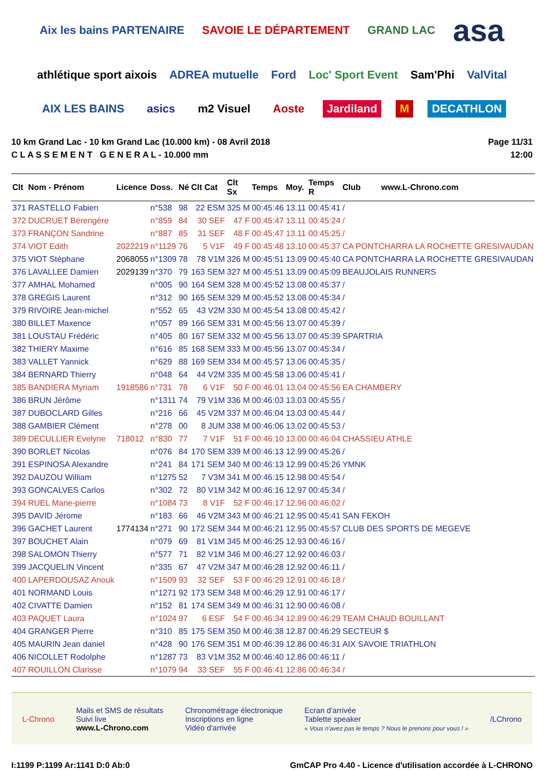Aix les bains PARTENAIRE SAVOIE LE DÉPARTEMENT GRAND LAC asa athlétique sport aixois ADREA mutuelle Ford Loc' Sport Event Sam'Phi ValVital AIX LES BAINS asics m2 Visuel Aoste Jardiland M DECATHLON
10 km Grand Lac - 10 km Grand Lac (10.000 km) - 08 Avril 2018
C L A S S E M E N T G E N E R A L - 10.000 mm
Page 11/31
12:00
| Clt | Nom - Prénom | Licence | Doss. | Né | Clt Cat | Clt Sx | Temps | Moy. | Temps R | Club www.L-Chrono.com |
| --- | --- | --- | --- | --- | --- | --- | --- | --- | --- | --- |
| 371 | RASTELLO Fabien | | n°538 | 98 | 22 ESM | 325 M | 00:45:46 | 13.11 | 00:45:41 | / |
| 372 | DUCRUET Bérengère | | n°859 | 84 | 30 SEF | 47 F | 00:45:47 | 13.11 | 00:45:24 | / |
| 373 | FRANÇON Sandrine | | n°887 | 85 | 31 SEF | 48 F | 00:45:47 | 13.11 | 00:45:25 | / |
| 374 | VIOT Edith | 2022219 | n°1129 | 76 | 5 V1F | 49 F | 00:45:48 | 13.10 | 00:45:37 | CA PONTCHARRA LA ROCHETTE GRESIVAUDAN |
| 375 | VIOT Stéphane | 2068055 | n°1309 | 78 | 78 V1M | 326 M | 00:45:51 | 13.09 | 00:45:40 | CA PONTCHARRA LA ROCHETTE GRESIVAUDAN |
| 376 | LAVALLEE Damien | 2029139 | n°370 | 79 | 163 SEM | 327 M | 00:45:51 | 13.09 | 00:45:09 | BEAUJOLAIS RUNNERS |
| 377 | AMHAL Mohamed | | n°005 | 90 | 164 SEM | 328 M | 00:45:52 | 13.08 | 00:45:37 | / |
| 378 | GREGIS Laurent | | n°312 | 90 | 165 SEM | 329 M | 00:45:52 | 13.08 | 00:45:34 | / |
| 379 | RIVOIRE Jean-michel | | n°552 | 65 | 43 V2M | 330 M | 00:45:54 | 13.08 | 00:45:42 | / |
| 380 | BILLET Maxence | | n°057 | 89 | 166 SEM | 331 M | 00:45:56 | 13.07 | 00:45:39 | / |
| 381 | LOUSTAU Frédéric | | n°405 | 80 | 167 SEM | 332 M | 00:45:56 | 13.07 | 00:45:39 | SPARTRIA |
| 382 | THIERY Maxime | | n°616 | 85 | 168 SEM | 333 M | 00:45:56 | 13.07 | 00:45:34 | / |
| 383 | VALLET Yannick | | n°629 | 88 | 169 SEM | 334 M | 00:45:57 | 13.06 | 00:45:35 | / |
| 384 | BERNARD Thierry | | n°048 | 64 | 44 V2M | 335 M | 00:45:58 | 13.06 | 00:45:41 | / |
| 385 | BANDIERA Myriam | 1918586 | n°731 | 78 | 6 V1F | 50 F | 00:46:01 | 13.04 | 00:45:56 | EA CHAMBERY |
| 386 | BRUN Jérôme | | n°1311 | 74 | 79 V1M | 336 M | 00:46:03 | 13.03 | 00:45:55 | / |
| 387 | DUBOCLARD Gilles | | n°216 | 66 | 45 V2M | 337 M | 00:46:04 | 13.03 | 00:45:44 | / |
| 388 | GAMBIER Clément | | n°278 | 00 | 8 JUM | 338 M | 00:46:06 | 13.02 | 00:45:53 | / |
| 389 | DECULLIER Evelyne | 718012 | n°830 | 77 | 7 V1F | 51 F | 00:46:10 | 13.00 | 00:46:04 | CHASSIEU ATHLE |
| 390 | BORLET Nicolas | | n°076 | 84 | 170 SEM | 339 M | 00:46:13 | 12.99 | 00:45:26 | / |
| 391 | ESPINOSA Alexandre | | n°241 | 84 | 171 SEM | 340 M | 00:46:13 | 12.99 | 00:45:26 | YMNK |
| 392 | DAUZOU William | | n°1275 | 52 | 7 V3M | 341 M | 00:46:15 | 12.98 | 00:45:54 | / |
| 393 | GONCALVES Carlos | | n°302 | 72 | 80 V1M | 342 M | 00:46:16 | 12.97 | 00:45:34 | / |
| 394 | RUEL Marie-pierre | | n°1084 | 73 | 8 V1F | 52 F | 00:46:17 | 12.96 | 00:46:02 | / |
| 395 | DAVID Jérome | | n°183 | 66 | 46 V2M | 343 M | 00:46:21 | 12.95 | 00:45:41 | SAN FEKOH |
| 396 | GACHET Laurent | 1774134 | n°271 | 90 | 172 SEM | 344 M | 00:46:21 | 12.95 | 00:45:57 | CLUB DES SPORTS DE MEGEVE |
| 397 | BOUCHET Alain | | n°079 | 69 | 81 V1M | 345 M | 00:46:25 | 12.93 | 00:46:16 | / |
| 398 | SALOMON Thierry | | n°577 | 71 | 82 V1M | 346 M | 00:46:27 | 12.92 | 00:46:03 | / |
| 399 | JACQUELIN Vincent | | n°335 | 67 | 47 V2M | 347 M | 00:46:28 | 12.92 | 00:46:11 | / |
| 400 | LAPERDOUSAZ Anouk | | n°1509 | 93 | 32 SEF | 53 F | 00:46:29 | 12.91 | 00:46:18 | / |
| 401 | NORMAND Louis | | n°1271 | 92 | 173 SEM | 348 M | 00:46:29 | 12.91 | 00:46:17 | / |
| 402 | CIVATTE Damien | | n°152 | 81 | 174 SEM | 349 M | 00:46:31 | 12.90 | 00:46:08 | / |
| 403 | PAQUET Laura | | n°1024 | 97 | 6 ESF | 54 F | 00:46:34 | 12.89 | 00:46:29 | TEAM CHAUD BOUILLANT |
| 404 | GRANGER Pierre | | n°310 | 85 | 175 SEM | 350 M | 00:46:38 | 12.87 | 00:46:29 | SECTEUR $ |
| 405 | MAURIN Jean daniel | | n°428 | 90 | 176 SEM | 351 M | 00:46:39 | 12.86 | 00:46:31 | AIX SAVOIE TRIATHLON |
| 406 | NICOLLET Rodolphe | | n°1287 | 73 | 83 V1M | 352 M | 00:46:40 | 12.86 | 00:46:11 | / |
| 407 | ROUILLON Clarisse | | n°1079 | 94 | 33 SEF | 55 F | 00:46:41 | 12.86 | 00:46:34 | / |
L-Chrono
Mails et SMS de résultats
Suivi live
www.L-Chrono.com
Chronométrage électronique
Inscriptions en ligne
Vidéo d'arrivée
Ecran d'arrivée
Tablette speaker
« Vous n'avez pas le temps ? Nous le prenons pour vous ! »
/LChrono
I:1199 P:1199 Ar:1141 D:0 Ab:0 GmCAP Pro 4.40 - Licence d'utilisation accordée à L-CHRONO